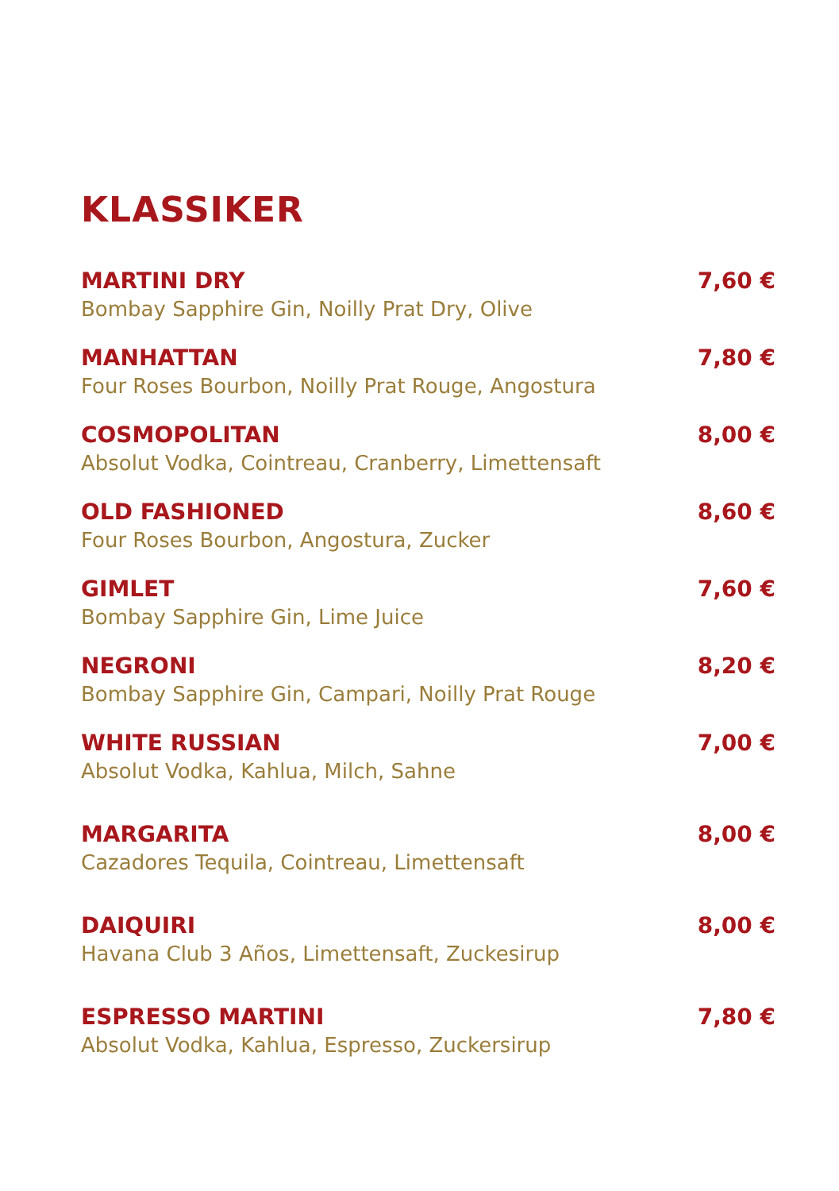KLASSIKER
MARTINI DRY 7,60 €
Bombay Sapphire Gin, Noilly Prat Dry, Olive
MANHATTAN 7,80 €
Four Roses Bourbon, Noilly Prat Rouge, Angostura
COSMOPOLITAN 8,00 €
Absolut Vodka, Cointreau, Cranberry, Limettensaft
OLD FASHIONED 8,60 €
Four Roses Bourbon, Angostura, Zucker
GIMLET 7,60 €
Bombay Sapphire Gin, Lime Juice
NEGRONI 8,20 €
Bombay Sapphire Gin, Campari, Noilly Prat Rouge
WHITE RUSSIAN 7,00 €
Absolut Vodka, Kahlua, Milch, Sahne
MARGARITA 8,00 €
Cazadores Tequila, Cointreau, Limettensaft
DAIQUIRI 8,00 €
Havana Club 3 Años, Limettensaft, Zuckesirup
ESPRESSO MARTINI 7,80 €
Absolut Vodka, Kahlua, Espresso, Zuckersirup